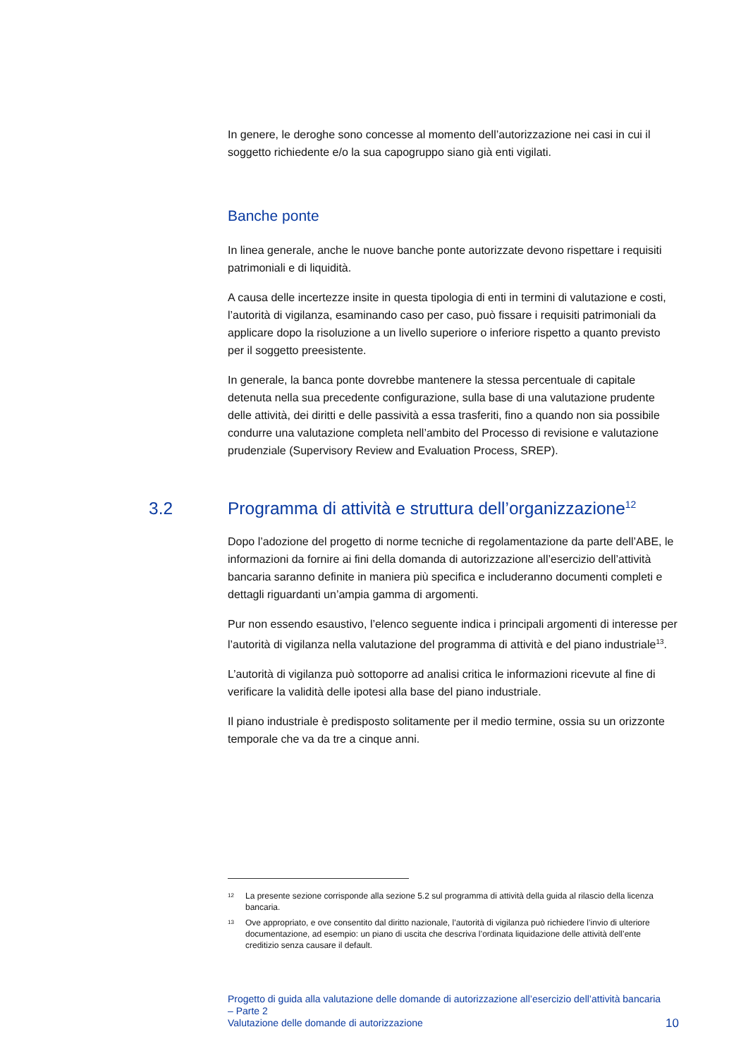In genere, le deroghe sono concesse al momento dell’autorizzazione nei casi in cui il soggetto richiedente e/o la sua capogruppo siano già enti vigilati.
Banche ponte
In linea generale, anche le nuove banche ponte autorizzate devono rispettare i requisiti patrimoniali e di liquidità.
A causa delle incertezze insite in questa tipologia di enti in termini di valutazione e costi, l’autorità di vigilanza, esaminando caso per caso, può fissare i requisiti patrimoniali da applicare dopo la risoluzione a un livello superiore o inferiore rispetto a quanto previsto per il soggetto preesistente.
In generale, la banca ponte dovrebbe mantenere la stessa percentuale di capitale detenuta nella sua precedente configurazione, sulla base di una valutazione prudente delle attività, dei diritti e delle passività a essa trasferiti, fino a quando non sia possibile condurre una valutazione completa nell’ambito del Processo di revisione e valutazione prudenziale (Supervisory Review and Evaluation Process, SREP).
3.2 Programma di attività e struttura dell’organizzazione<sup>12</sup>
Dopo l’adozione del progetto di norme tecniche di regolamentazione da parte dell’ABE, le informazioni da fornire ai fini della domanda di autorizzazione all’esercizio dell’attività bancaria saranno definite in maniera più specifica e includeranno documenti completi e dettagli riguardanti un’ampia gamma di argomenti.
Pur non essendo esaustivo, l’elenco seguente indica i principali argomenti di interesse per l’autorità di vigilanza nella valutazione del programma di attività e del piano industriale<sup>13</sup>.
L’autorità di vigilanza può sottoporre ad analisi critica le informazioni ricevute al fine di verificare la validità delle ipotesi alla base del piano industriale.
Il piano industriale è predisposto solitamente per il medio termine, ossia su un orizzonte temporale che va da tre a cinque anni.
<sup>12</sup> La presente sezione corrisponde alla sezione 5.2 sul programma di attività della guida al rilascio della licenza bancaria.
<sup>13</sup> Ove appropriato, e ove consentito dal diritto nazionale, l’autorità di vigilanza può richiedere l’invio di ulteriore documentazione, ad esempio: un piano di uscita che descriva l’ordinata liquidazione delle attività dell’ente creditizio senza causare il default.
Progetto di guida alla valutazione delle domande di autorizzazione all’esercizio dell’attività bancaria – Parte 2
Valutazione delle domande di autorizzazione
10